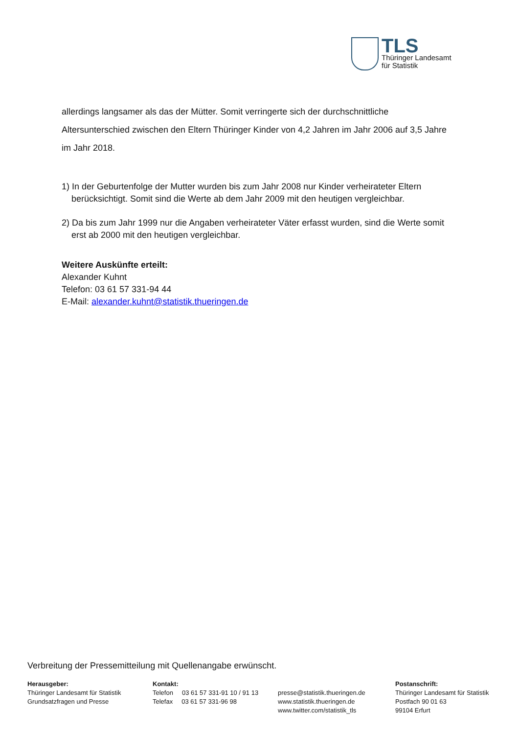TLS
Thüringer Landesamt
für Statistik
allerdings langsamer als das der Mütter. Somit verringerte sich der durchschnittliche Altersunterschied zwischen den Eltern Thüringer Kinder von 4,2 Jahren im Jahr 2006 auf 3,5 Jahre im Jahr 2018.
1) In der Geburtenfolge der Mutter wurden bis zum Jahr 2008 nur Kinder verheirateter Eltern berücksichtigt. Somit sind die Werte ab dem Jahr 2009 mit den heutigen vergleichbar.
2) Da bis zum Jahr 1999 nur die Angaben verheirateter Väter erfasst wurden, sind die Werte somit erst ab 2000 mit den heutigen vergleichbar.
Weitere Auskünfte erteilt:
Alexander Kuhnt
Telefon: 03 61 57 331-94 44
E-Mail: alexander.kuhnt@statistik.thueringen.de
Verbreitung der Pressemitteilung mit Quellenangabe erwünscht.
Herausgeber:
Thüringer Landesamt für Statistik
Grundsatzfragen und Presse
Kontakt:
Telefon 03 61 57 331-91 10 / 91 13
Telefax 03 61 57 331-96 98
presse@statistik.thueringen.de
www.statistik.thueringen.de
www.twitter.com/statistik_tls
Postanschrift:
Thüringer Landesamt für Statistik
Postfach 90 01 63
99104 Erfurt